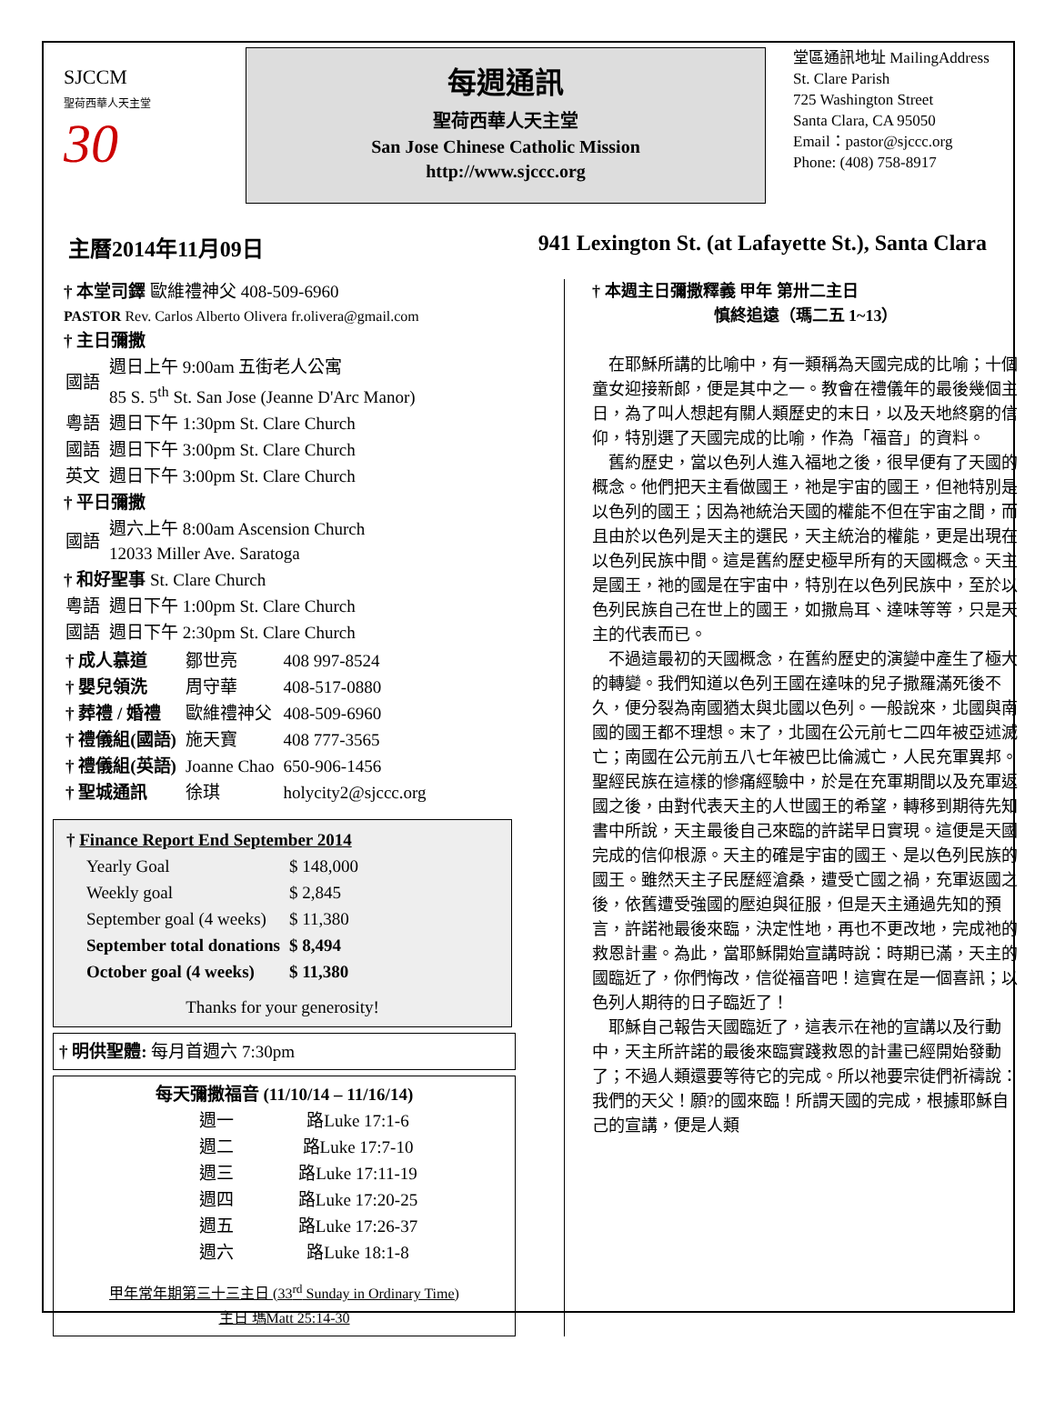SJCCM
聖荷西華人天主堂
30
每週通訊
聖荷西華人天主堂
San Jose Chinese Catholic Mission
http://www.sjccc.org
堂區通訊地址 MailingAddress
St. Clare Parish
725 Washington Street
Santa Clara, CA 95050
Email：pastor@sjccc.org
Phone: (408) 758-8917
主曆2014年11月09日 941 Lexington St. (at Lafayette St.), Santa Clara
† 本堂司鐸 歐維禮神父 408-509-6960
PASTOR Rev. Carlos Alberto Olivera fr.olivera@gmail.com
† 主日彌撒
| 國語 | 週日上午 9:00am 五街老人公寓 85 S. 5<sup>th</sup> St. San Jose (Jeanne D'Arc Manor) |
| 粵語 | 週日下午 1:30pm St. Clare Church |
| 國語 | 週日下午 3:00pm St. Clare Church |
| 英文 | 週日下午 3:00pm St. Clare Church |
† 平日彌撒
| 國語 | 週六上午 8:00am Ascension Church 12033 Miller Ave. Saratoga |
† 和好聖事 St. Clare Church
| 粵語 | 週日下午 1:00pm St. Clare Church |
| 國語 | 週日下午 2:30pm St. Clare Church |
| † 成人慕道 | 鄒世亮 | 408 997-8524 |
| † 嬰兒領洗 | 周守華 | 408-517-0880 |
| † 葬禮 / 婚禮 | 歐維禮神父 | 408-509-6960 |
| † 禮儀組(國語) | 施天寶 | 408 777-3565 |
| † 禮儀組(英語) | Joanne Chao | 650-906-1456 |
| † 聖城通訊 | 徐琪 | holycity2@sjccc.org |
† Finance Report End September 2014
| Yearly Goal | $ 148,000 |
| Weekly goal | $ 2,845 |
| September goal (4 weeks) | $ 11,380 |
| September total donations | $ 8,494 |
| October goal (4 weeks) | $ 11,380 |
Thanks for your generosity!
† 明供聖體: 每月首週六 7:30pm
每天彌撒福音 (11/10/14 – 11/16/14)
| 週一 | 路Luke 17:1-6 |
| 週二 | 路Luke 17:7-10 |
| 週三 | 路Luke 17:11-19 |
| 週四 | 路Luke 17:20-25 |
| 週五 | 路Luke 17:26-37 |
| 週六 | 路Luke 18:1-8 |
甲年常年期第三十三主日 (33<sup>rd</sup> Sunday in Ordinary Time)
主日 瑪Matt 25:14-30
† 本週主日彌撒釋義 甲年 第卅二主日
慎終追遠（瑪二五 1~13）
　在耶穌所講的比喻中，有一類稱為天國完成的比喻；十個童女迎接新郎，便是其中之一。教會在禮儀年的最後幾個主日，為了叫人想起有關人類歷史的末日，以及天地終窮的信仰，特別選了天國完成的比喻，作為「福音」的資料。
　舊約歷史，當以色列人進入福地之後，很早便有了天國的概念。他們把天主看做國王，祂是宇宙的國王，但祂特別是以色列的國王；因為祂統治天國的權能不但在宇宙之間，而且由於以色列是天主的選民，天主統治的權能，更是出現在以色列民族中間。這是舊約歷史極早所有的天國概念。天主是國王，祂的國是在宇宙中，特別在以色列民族中，至於以色列民族自己在世上的國王，如撒烏耳、達味等等，只是天主的代表而已。
　不過這最初的天國概念，在舊約歷史的演變中產生了極大的轉變。我們知道以色列王國在達味的兒子撒羅滿死後不久，便分裂為南國猶太與北國以色列。一般說來，北國與南國的國王都不理想。末了，北國在公元前七二四年被亞述滅亡；南國在公元前五八七年被巴比倫滅亡，人民充軍異邦。聖經民族在這樣的慘痛經驗中，於是在充軍期間以及充軍返國之後，由對代表天主的人世國王的希望，轉移到期待先知書中所說，天主最後自己來臨的許諾早日實現。這便是天國完成的信仰根源。天主的確是宇宙的國王、是以色列民族的國王。雖然天主子民歷經滄桑，遭受亡國之禍，充軍返國之後，依舊遭受強國的壓迫與征服，但是天主通過先知的預言，許諾祂最後來臨，決定性地，再也不更改地，完成祂的救恩計畫。為此，當耶穌開始宣講時說：時期已滿，天主的國臨近了，你們悔改，信從福音吧！這實在是一個喜訊；以色列人期待的日子臨近了！
　耶穌自己報告天國臨近了，這表示在祂的宣講以及行動中，天主所許諾的最後來臨實踐救恩的計畫已經開始發動了；不過人類還要等待它的完成。所以祂要宗徒們祈禱說：我們的天父！願?的國來臨！所謂天國的完成，根據耶穌自己的宣講，便是人類